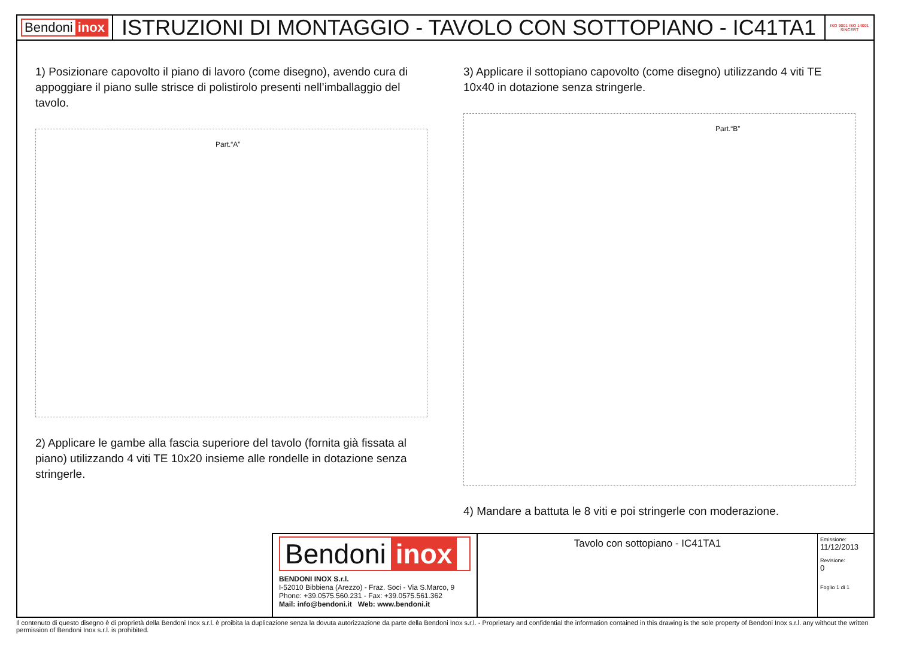Bendoni inox
ISTRUZIONI DI MONTAGGIO - TAVOLO CON SOTTOPIANO - IC41TA1
ISO 9001 ISO 14001 SINCERT
1) Posizionare capovolto il piano di lavoro (come disegno), avendo cura di appoggiare il piano sulle strisce di polistirolo presenti nell’imballaggio del tavolo.
Part.“A”
2) Applicare le gambe alla fascia superiore del tavolo (fornita già fissata al piano) utilizzando 4 viti TE 10x20 insieme alle rondelle in dotazione senza stringerle.
3) Applicare il sottopiano capovolto (come disegno) utilizzando 4 viti TE 10x40 in dotazione senza stringerle.
Part.“B”
4) Mandare a battuta le 8 viti e poi stringerle con moderazione.
Bendoni inox
BENDONI INOX S.r.l.
I-52010 Bibbiena (Arezzo) - Fraz. Soci - Via S.Marco, 9
Phone: +39.0575.560.231 - Fax: +39.0575.561.362
Mail: info@bendoni.it Web: www.bendoni.it
Tavolo con sottopiano - IC41TA1
Emissione:
11/12/2013
Revisione:
0
Foglio 1 di 1
Il contenuto di questo disegno è di proprietà della Bendoni Inox s.r.l. è proibita la duplicazione senza la dovuta autorizzazione da parte della Bendoni Inox s.r.l. - Proprietary and confidential the information contained in this drawing is the sole property of Bendoni Inox s.r.l. any without the written permission of Bendoni Inox s.r.l. is prohibited.